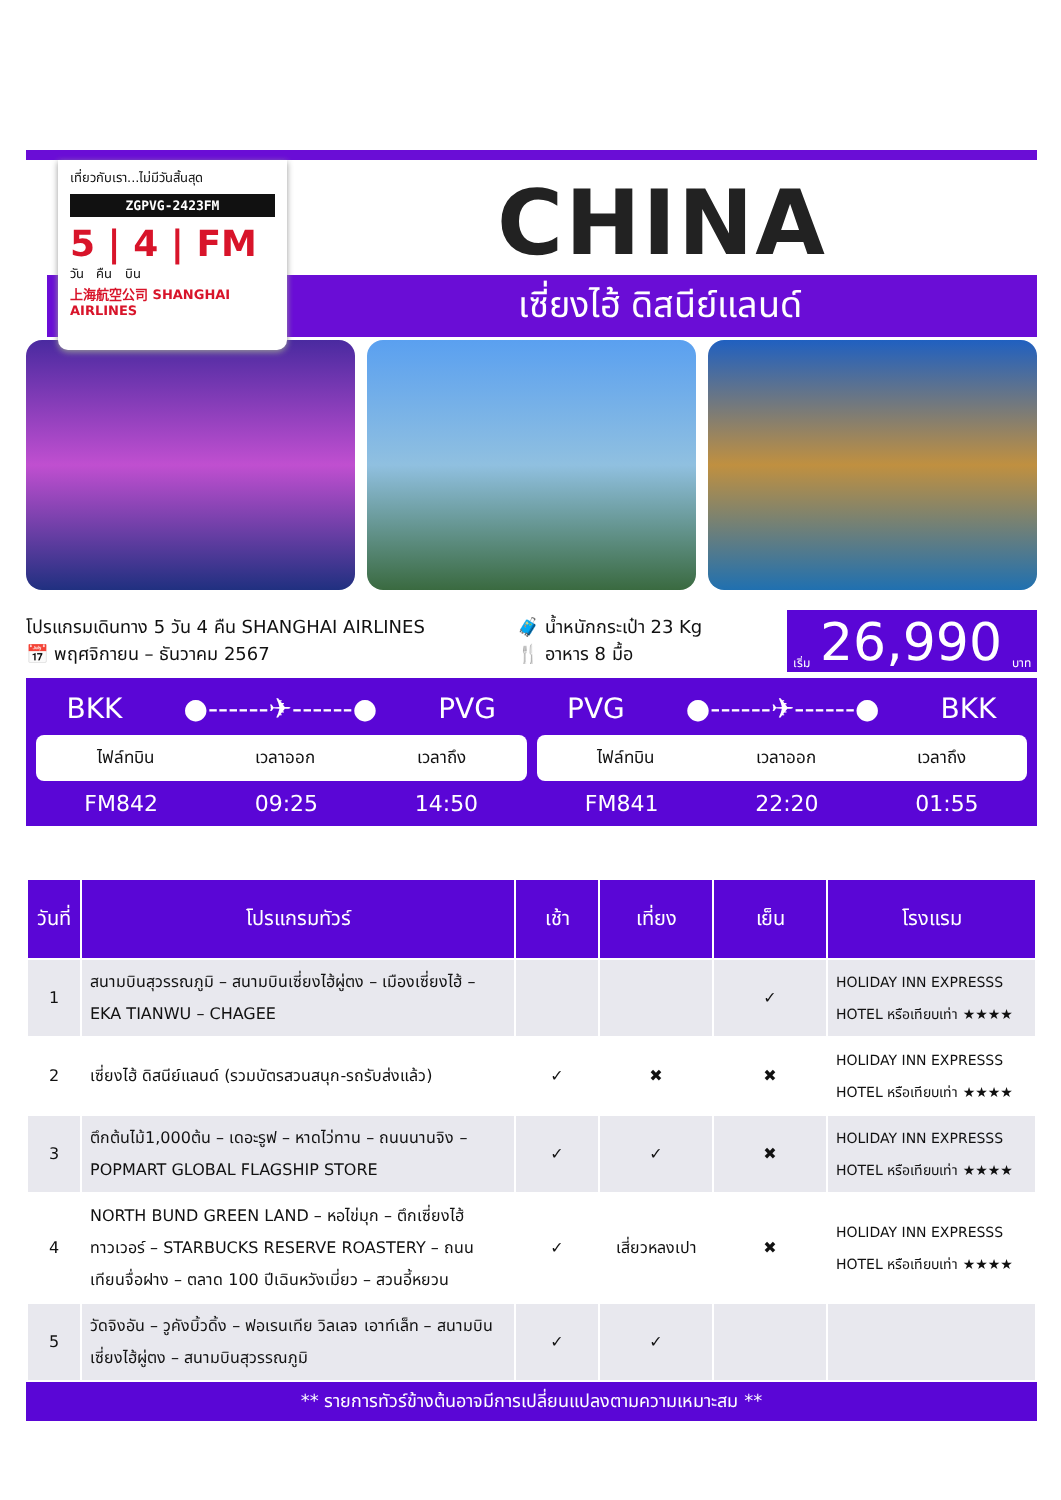เที่ยวกับเรา...ไม่มีวันสิ้นสุด
ZGPVG-2423FM
5 | 4 | FM
วัน คืน บิน
上海航空公司 SHANGHAI AIRLINES
CHINA
เซี่ยงไฮ้ ดิสนีย์แลนด์
โปรแกรมเดินทาง 5 วัน 4 คืน SHANGHAI AIRLINES
📅 พฤศจิกายน – ธันวาคม 2567
🧳 น้ำหนักกระเป๋า 23 Kg
🍴 อาหาร 8 มื้อ
เริ่ม 26,990 บาท
BKK ●------✈------● PVG
ไฟล์ทบิน เวลาออก เวลาถึง
FM842 09:25 14:50
PVG ●------✈------● BKK
ไฟล์ทบิน เวลาออก เวลาถึง
FM841 22:20 01:55
| วันที่ | โปรแกรมทัวร์ | เช้า | เที่ยง | เย็น | โรงแรม |
| --- | --- | --- | --- | --- | --- |
| 1 | สนามบินสุวรรณภูมิ – สนามบินเซี่ยงไฮ้ผู่ตง – เมืองเซี่ยงไฮ้ – EKA TIANWU – CHAGEE | | | ✓ | HOLIDAY INN EXPRESSS HOTEL หรือเทียบเท่า ★★★★ |
| 2 | เซี่ยงไฮ้ ดิสนีย์แลนด์ (รวมบัตรสวนสนุก-รถรับส่งแล้ว) | ✓ | ✖ | ✖ | HOLIDAY INN EXPRESSS HOTEL หรือเทียบเท่า ★★★★ |
| 3 | ตึกต้นไม้1,000ต้น – เดอะรูฟ – หาดไว่ทาน – ถนนนานจิง – POPMART GLOBAL FLAGSHIP STORE | ✓ | ✓ | ✖ | HOLIDAY INN EXPRESSS HOTEL หรือเทียบเท่า ★★★★ |
| 4 | NORTH BUND GREEN LAND – หอไข่มุก – ตึกเซี่ยงไฮ้ทาวเวอร์ – STARBUCKS RESERVE ROASTERY – ถนนเทียนจื่อฝาง – ตลาด 100 ปีเฉินหวังเมี่ยว – สวนอี้หยวน | ✓ | เสี่ยวหลงเปา | ✖ | HOLIDAY INN EXPRESSS HOTEL หรือเทียบเท่า ★★★★ |
| 5 | วัดจิงอัน – วูคังบิ้วดิ้ง – ฟอเรนเทีย วิลเลจ เอาท์เล็ท – สนามบินเซี่ยงไฮ้ผู่ตง – สนามบินสุวรรณภูมิ | ✓ | ✓ | | |
** รายการทัวร์ข้างต้นอาจมีการเปลี่ยนแปลงตามความเหมาะสม **